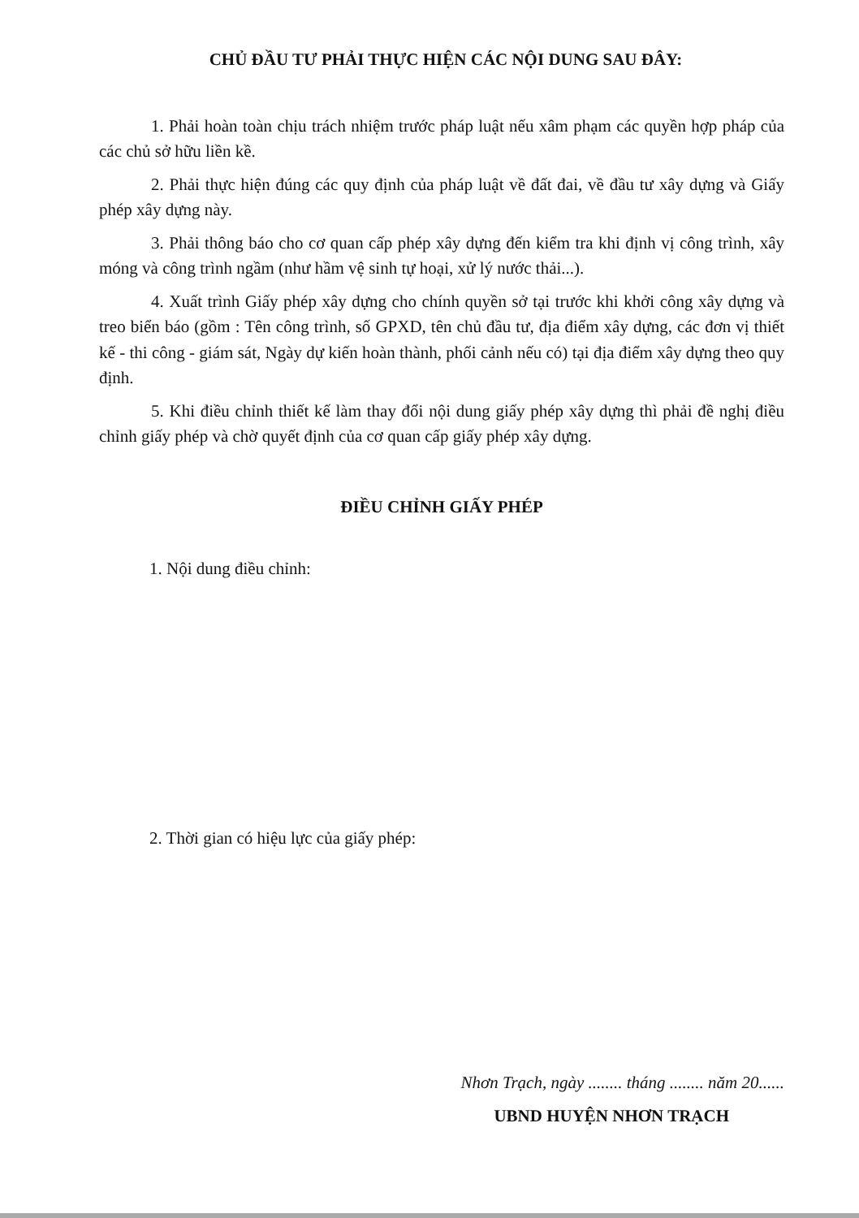CHỦ ĐẦU TƯ PHẢI THỰC HIỆN CÁC NỘI DUNG SAU ĐÂY:
1. Phải hoàn toàn chịu trách nhiệm trước pháp luật nếu xâm phạm các quyền hợp pháp của các chủ sở hữu liền kề.
2. Phải thực hiện đúng các quy định của pháp luật về đất đai, về đầu tư xây dựng và Giấy phép xây dựng này.
3. Phải thông báo cho cơ quan cấp phép xây dựng đến kiểm tra khi định vị công trình, xây móng và công trình ngầm (như hầm vệ sinh tự hoại, xử lý nước thải...).
4. Xuất trình Giấy phép xây dựng cho chính quyền sở tại trước khi khởi công xây dựng và treo biển báo (gồm : Tên công trình, số GPXD, tên chủ đầu tư, địa điểm xây dựng, các đơn vị thiết kế - thi công - giám sát, Ngày dự kiến hoàn thành, phối cảnh nếu có) tại địa điểm xây dựng theo quy định.
5. Khi điều chỉnh thiết kế làm thay đổi nội dung giấy phép xây dựng thì phải đề nghị điều chỉnh giấy phép và chờ quyết định của cơ quan cấp giấy phép xây dựng.
ĐIỀU CHỈNH GIẤY PHÉP
1. Nội dung điều chỉnh:
2. Thời gian có hiệu lực của giấy phép:
Nhơn Trạch, ngày ........ tháng ........ năm 20......
UBND HUYỆN NHƠN TRẠCH